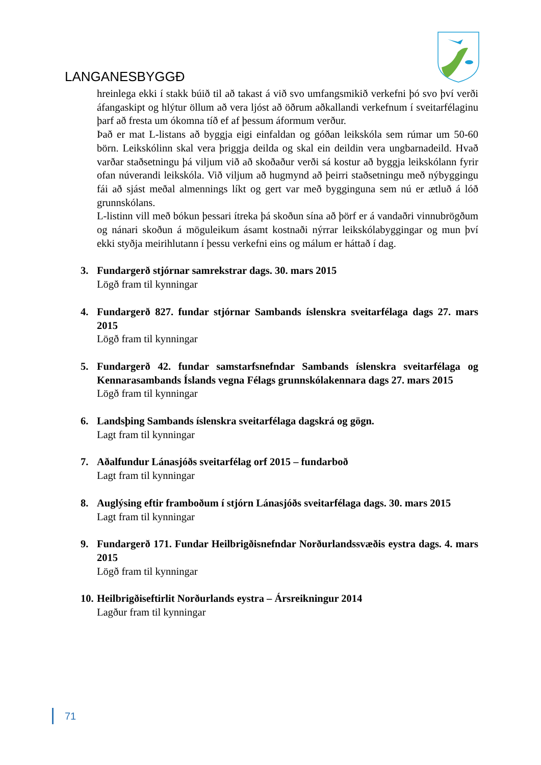LANGANESBYGGÐ
hreinlega ekki í stakk búið til að takast á við svo umfangsmikið verkefni þó svo því verði áfangaskipt og hlýtur öllum að vera ljóst að öðrum aðkallandi verkefnum í sveitarfélaginu þarf að fresta um ókomna tíð ef af þessum áformum verður.
Það er mat L-listans að byggja eigi einfaldan og góðan leikskóla sem rúmar um 50-60 börn. Leikskólinn skal vera þriggja deilda og skal ein deildin vera ungbarnadeild. Hvað varðar staðsetningu þá viljum við að skoðaður verði sá kostur að byggja leikskólann fyrir ofan núverandi leikskóla. Við viljum að hugmynd að þeirri staðsetningu með nýbyggingu fái að sjást meðal almennings líkt og gert var með bygginguna sem nú er ætluð á lóð grunnskólans.
L-listinn vill með bókun þessari ítreka þá skoðun sína að þörf er á vandaðri vinnubrögðum og nánari skoðun á möguleikum ásamt kostnaði nýrrar leikskólabyggingar og mun því ekki styðja meirihlutann í þessu verkefni eins og málum er háttað í dag.
3. Fundargerð stjórnar samrekstrar dags. 30. mars 2015
Lögð fram til kynningar
4. Fundargerð 827. fundar stjórnar Sambands íslenskra sveitarfélaga dags 27. mars 2015
Lögð fram til kynningar
5. Fundargerð 42. fundar samstarfsnefndar Sambands íslenskra sveitarfélaga og Kennarasambands Íslands vegna Félags grunnskólakennara dags 27. mars 2015
Lögð fram til kynningar
6. Landsþing Sambands íslenskra sveitarfélaga dagskrá og gögn.
Lagt fram til kynningar
7. Aðalfundur Lánasjóðs sveitarfélag orf 2015 – fundarboð
Lagt fram til kynningar
8. Auglýsing eftir framboðum í stjórn Lánasjóðs sveitarfélaga dags. 30. mars 2015
Lagt fram til kynningar
9. Fundargerð 171. Fundar Heilbrigðisnefndar Norðurlandssvæðis eystra dags. 4. mars 2015
Lögð fram til kynningar
10.
Heilbrigðiseftirlit Norðurlands eystra – Ársreikningur 2014
Lagður fram til kynningar
71